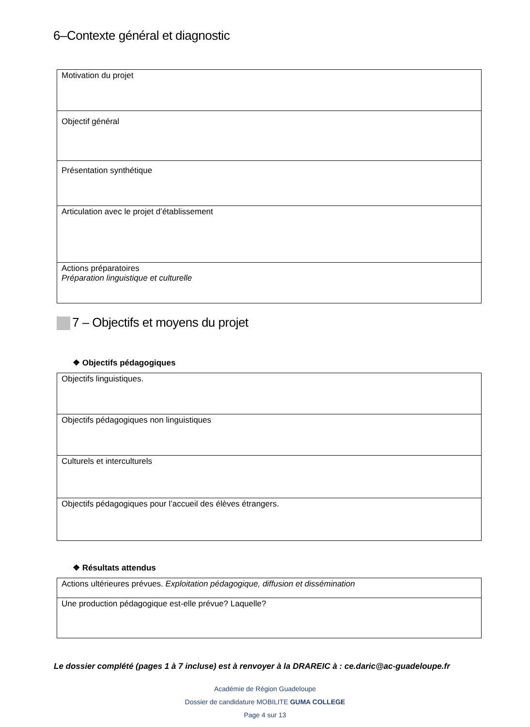6–Contexte général et diagnostic
| Motivation du projet |
| Objectif général |
| Présentation synthétique |
| Articulation avec le projet d’établissement |
| Actions préparatoires Préparation linguistique et culturelle |
7 – Objectifs et moyens du projet
❖ Objectifs pédagogiques
| Objectifs linguistiques. |
| Objectifs pédagogiques non linguistiques |
| Culturels et interculturels |
| Objectifs pédagogiques pour l’accueil des élèves étrangers. |
❖ Résultats attendus
| Actions ultérieures prévues. Exploitation pédagogique, diffusion et dissémination |
| Une production pédagogique est-elle prévue? Laquelle? |
Le dossier complété (pages 1 à 7 incluse) est à renvoyer à la DRAREIC à : ce.daric@ac-guadeloupe.fr
Académie de Région Guadeloupe
Dossier de candidature MOBILITE GUMA COLLEGE
Page 4 sur 13